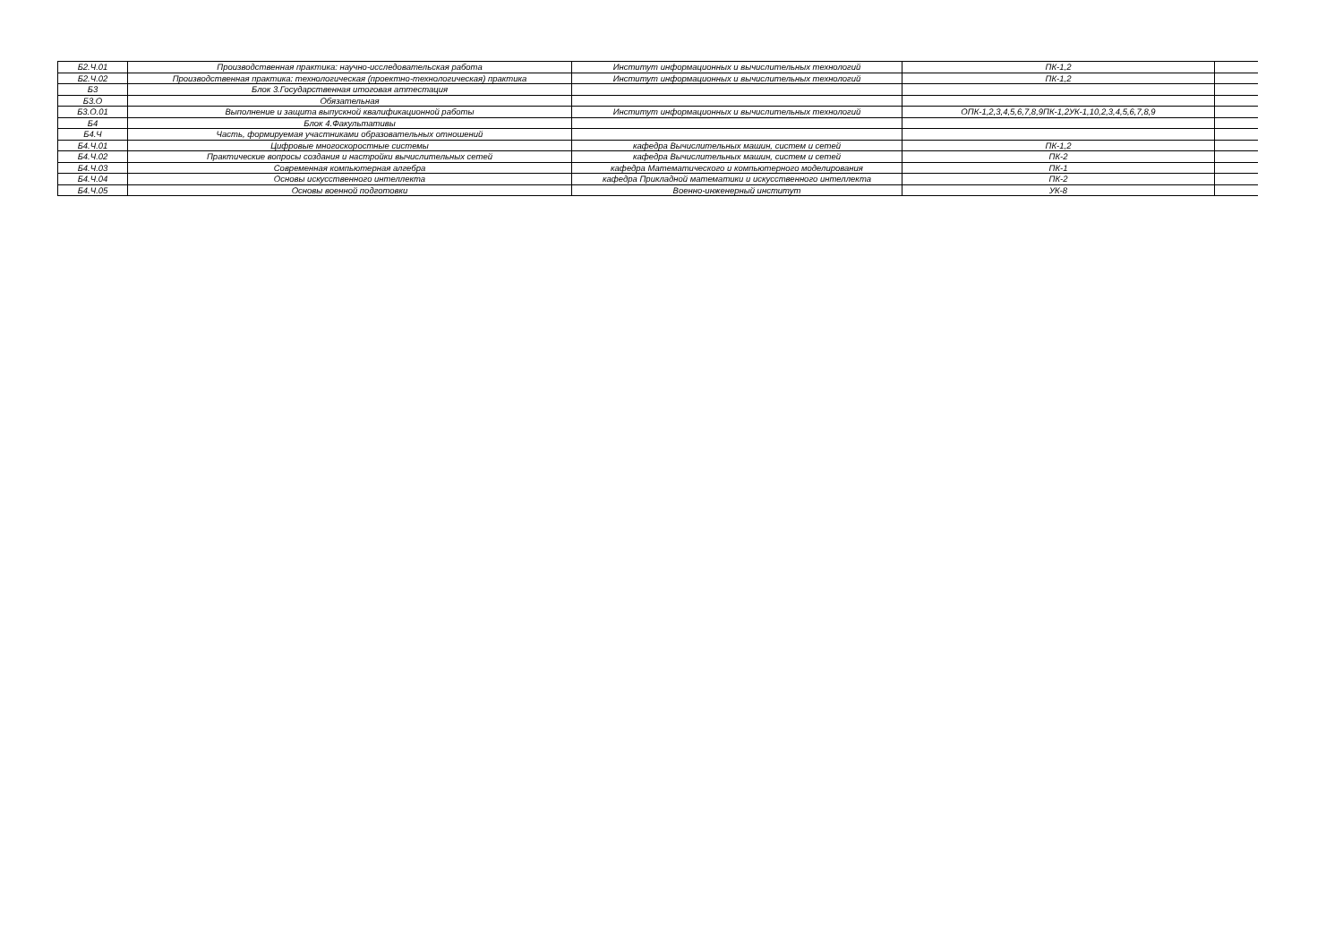| Б2.Ч.01 | Производственная практика: научно-исследовательская работа | Институт информационных и вычислительных технологий | ПК-1,2 | |
| Б2.Ч.02 | Производственная практика: технологическая (проектно-технологическая) практика | Институт информационных и вычислительных технологий | ПК-1,2 | |
| Б3 | Блок 3.Государственная итоговая аттестация | | | |
| Б3.О | Обязательная | | | |
| Б3.О.01 | Выполнение и защита выпускной квалификационной работы | Институт информационных и вычислительных технологий | ОПК-1,2,3,4,5,6,7,8,9ПК-1,2УК-1,10,2,3,4,5,6,7,8,9 | |
| Б4 | Блок 4.Факультативы | | | |
| Б4.Ч | Часть, формируемая участниками образовательных отношений | | | |
| Б4.Ч.01 | Цифровые многоскоростные системы | кафедра Вычислительных машин, систем и сетей | ПК-1,2 | |
| Б4.Ч.02 | Практические вопросы создания и настройки вычислительных сетей | кафедра Вычислительных машин, систем и сетей | ПК-2 | |
| Б4.Ч.03 | Современная компьютерная алгебра | кафедра Математического и компьютерного моделирования | ПК-1 | |
| Б4.Ч.04 | Основы искусственного интеллекта | кафедра Прикладной математики и искусственного интеллекта | ПК-2 | |
| Б4.Ч.05 | Основы военной подготовки | Военно-инженерный институт | УК-8 | |